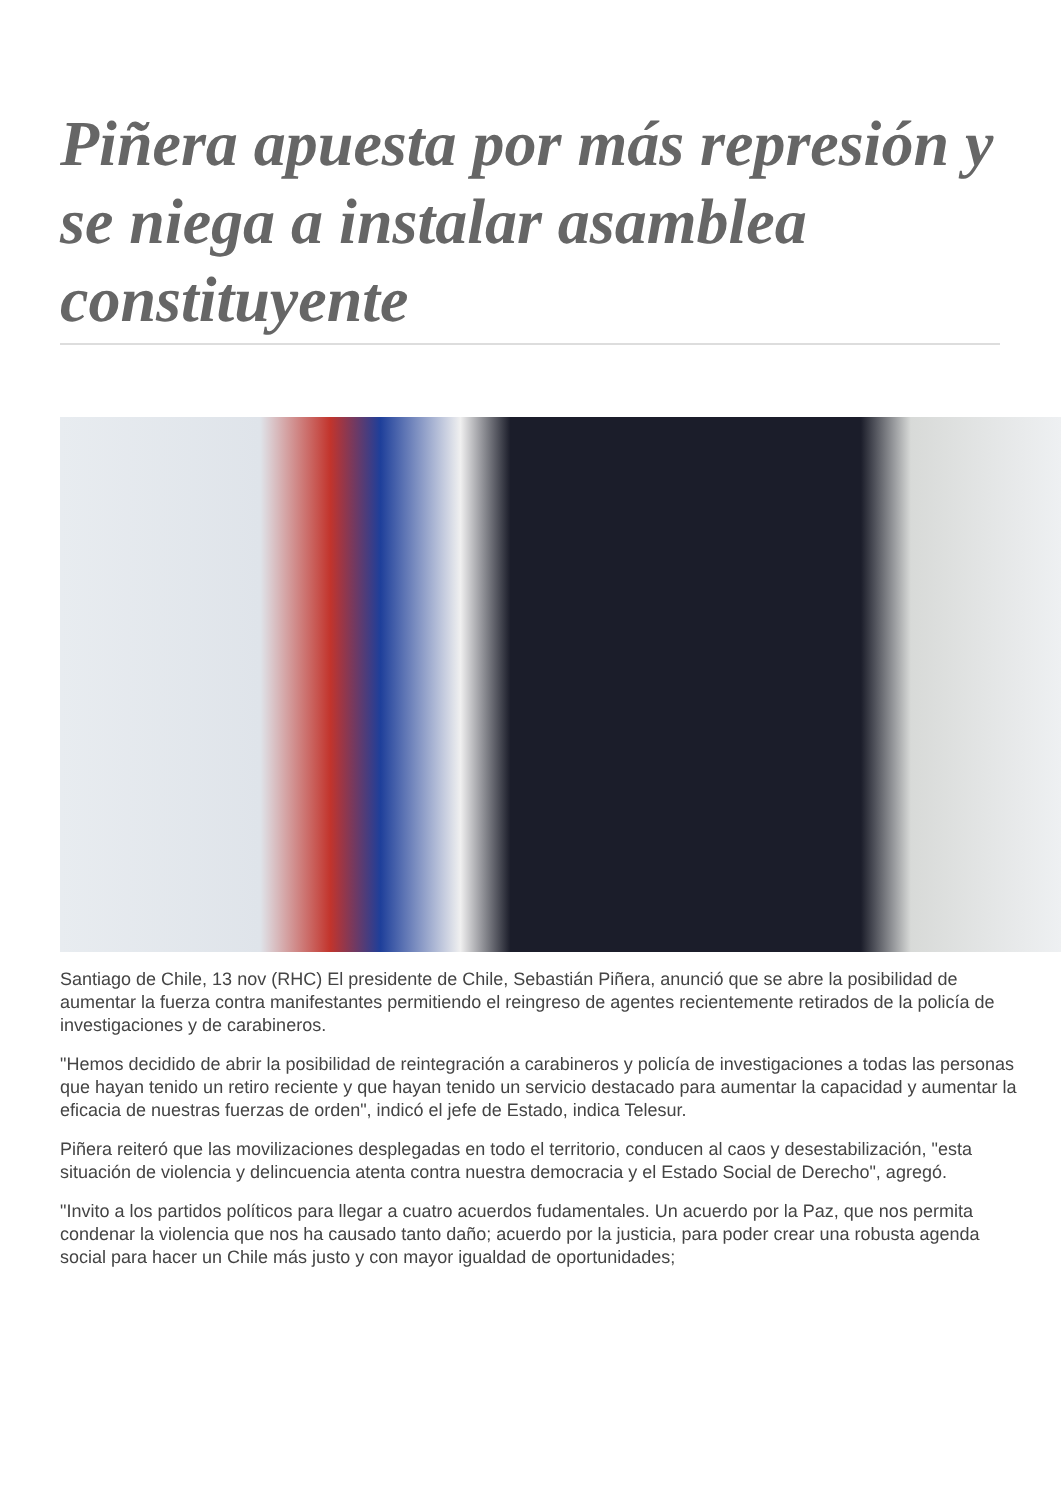Piñera apuesta por más represión y se niega a instalar asamblea constituyente
Santiago de Chile, 13 nov (RHC) El presidente de Chile, Sebastián Piñera, anunció que se abre la posibilidad de aumentar la fuerza contra manifestantes permitiendo el reingreso de agentes recientemente retirados de la policía de investigaciones y de carabineros.
"Hemos decidido de abrir la posibilidad de reintegración a carabineros y policía de investigaciones a todas las personas que hayan tenido un retiro reciente y que hayan tenido un servicio destacado para aumentar la capacidad y aumentar la eficacia de nuestras fuerzas de orden", indicó el jefe de Estado, indica Telesur.
Piñera reiteró que las movilizaciones desplegadas en todo el territorio, conducen al caos y desestabilización, "esta situación de violencia y delincuencia atenta contra nuestra democracia y el Estado Social de Derecho", agregó.
"Invito a los partidos políticos para llegar a cuatro acuerdos fudamentales. Un acuerdo por la Paz, que nos permita condenar la violencia que nos ha causado tanto daño; acuerdo por la justicia, para poder crear una robusta agenda social para hacer un Chile más justo y con mayor igualdad de oportunidades;